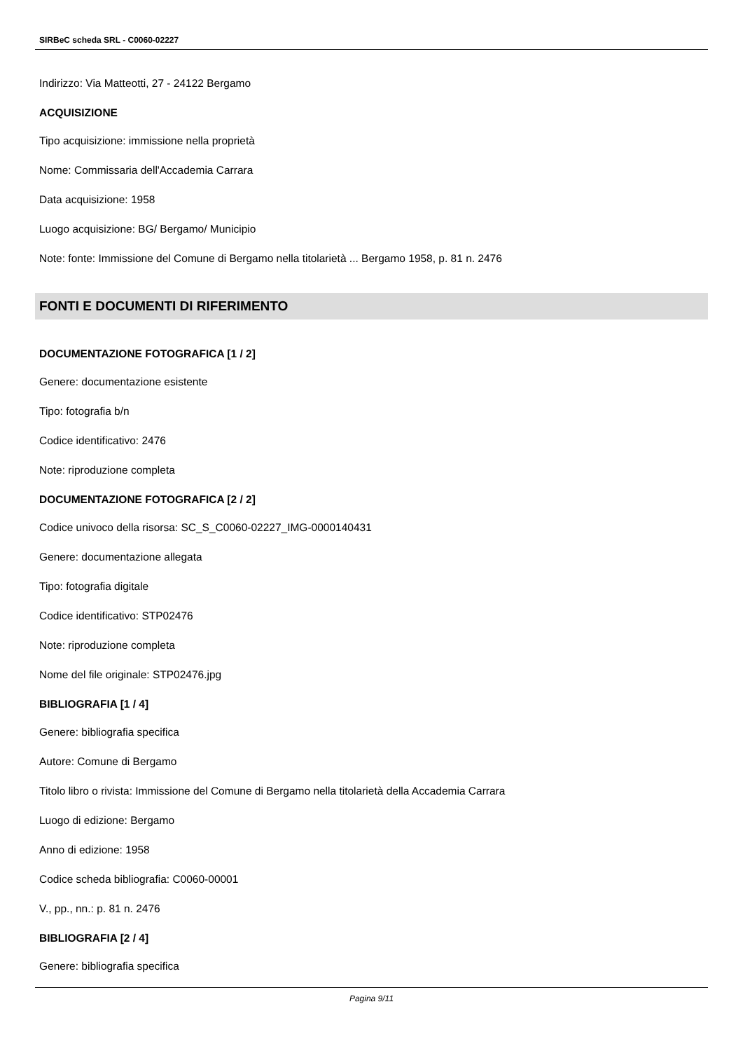SIRBeC scheda SRL - C0060-02227
Indirizzo: Via Matteotti, 27 - 24122 Bergamo
ACQUISIZIONE
Tipo acquisizione: immissione nella proprietà
Nome: Commissaria dell'Accademia Carrara
Data acquisizione: 1958
Luogo acquisizione: BG/ Bergamo/ Municipio
Note: fonte: Immissione del Comune di Bergamo nella titolarietà ... Bergamo 1958, p. 81 n. 2476
FONTI E DOCUMENTI DI RIFERIMENTO
DOCUMENTAZIONE FOTOGRAFICA [1 / 2]
Genere: documentazione esistente
Tipo: fotografia b/n
Codice identificativo: 2476
Note: riproduzione completa
DOCUMENTAZIONE FOTOGRAFICA [2 / 2]
Codice univoco della risorsa: SC_S_C0060-02227_IMG-0000140431
Genere: documentazione allegata
Tipo: fotografia digitale
Codice identificativo: STP02476
Note: riproduzione completa
Nome del file originale: STP02476.jpg
BIBLIOGRAFIA [1 / 4]
Genere: bibliografia specifica
Autore: Comune di Bergamo
Titolo libro o rivista: Immissione del Comune di Bergamo nella titolarietà della Accademia Carrara
Luogo di edizione: Bergamo
Anno di edizione: 1958
Codice scheda bibliografia: C0060-00001
V., pp., nn.: p. 81 n. 2476
BIBLIOGRAFIA [2 / 4]
Genere: bibliografia specifica
Pagina 9/11